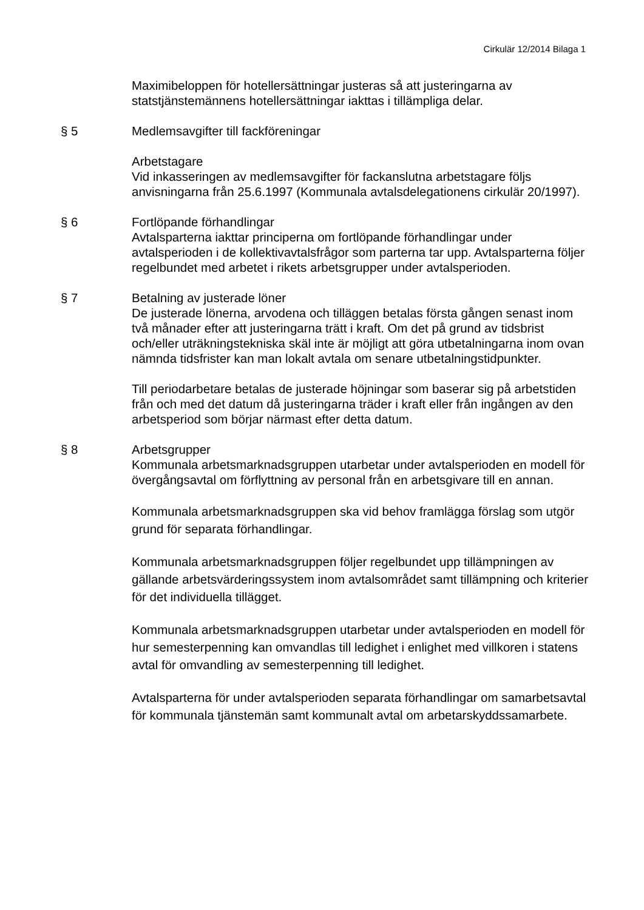Cirkulär 12/2014 Bilaga 1
Maximibeloppen för hotellersättningar justeras så att justeringarna av statstjänstemännens hotellersättningar iakttas i tillämpliga delar.
§ 5 Medlemsavgifter till fackföreningar
Arbetstagare
Vid inkasseringen av medlemsavgifter för fackanslutna arbetstagare följs anvisningarna från 25.6.1997 (Kommunala avtalsdelegationens cirkulär 20/1997).
§ 6 Fortlöpande förhandlingar
Avtalsparterna iakttar principerna om fortlöpande förhandlingar under avtalsperioden i de kollektivavtalsfrågor som parterna tar upp. Avtalsparterna följer regelbundet med arbetet i rikets arbetsgrupper under avtalsperioden.
§ 7 Betalning av justerade löner
De justerade lönerna, arvodena och tilläggen betalas första gången senast inom två månader efter att justeringarna trätt i kraft. Om det på grund av tidsbrist och/eller uträkningstekniska skäl inte är möjligt att göra utbetalningarna inom ovan nämnda tidsfrister kan man lokalt avtala om senare utbetalningstidpunkter.
Till periodarbetare betalas de justerade höjningar som baserar sig på arbetstiden från och med det datum då justeringarna träder i kraft eller från ingången av den arbetsperiod som börjar närmast efter detta datum.
§ 8
Arbetsgrupper
Kommunala arbetsmarknadsgruppen utarbetar under avtalsperioden en modell för övergångsavtal om förflyttning av personal från en arbetsgivare till en annan.
Kommunala arbetsmarknadsgruppen ska vid behov framlägga förslag som utgör grund för separata förhandlingar.
Kommunala arbetsmarknadsgruppen följer regelbundet upp tillämpningen av gällande arbetsvärderingssystem inom avtalsområdet samt tillämpning och kriterier för det individuella tillägget.
Kommunala arbetsmarknadsgruppen utarbetar under avtalsperioden en modell för hur semesterpenning kan omvandlas till ledighet i enlighet med villkoren i statens avtal för omvandling av semesterpenning till ledighet.
Avtalsparterna för under avtalsperioden separata förhandlingar om samarbetsavtal för kommunala tjänstemän samt kommunalt avtal om arbetarskyddssamarbete.